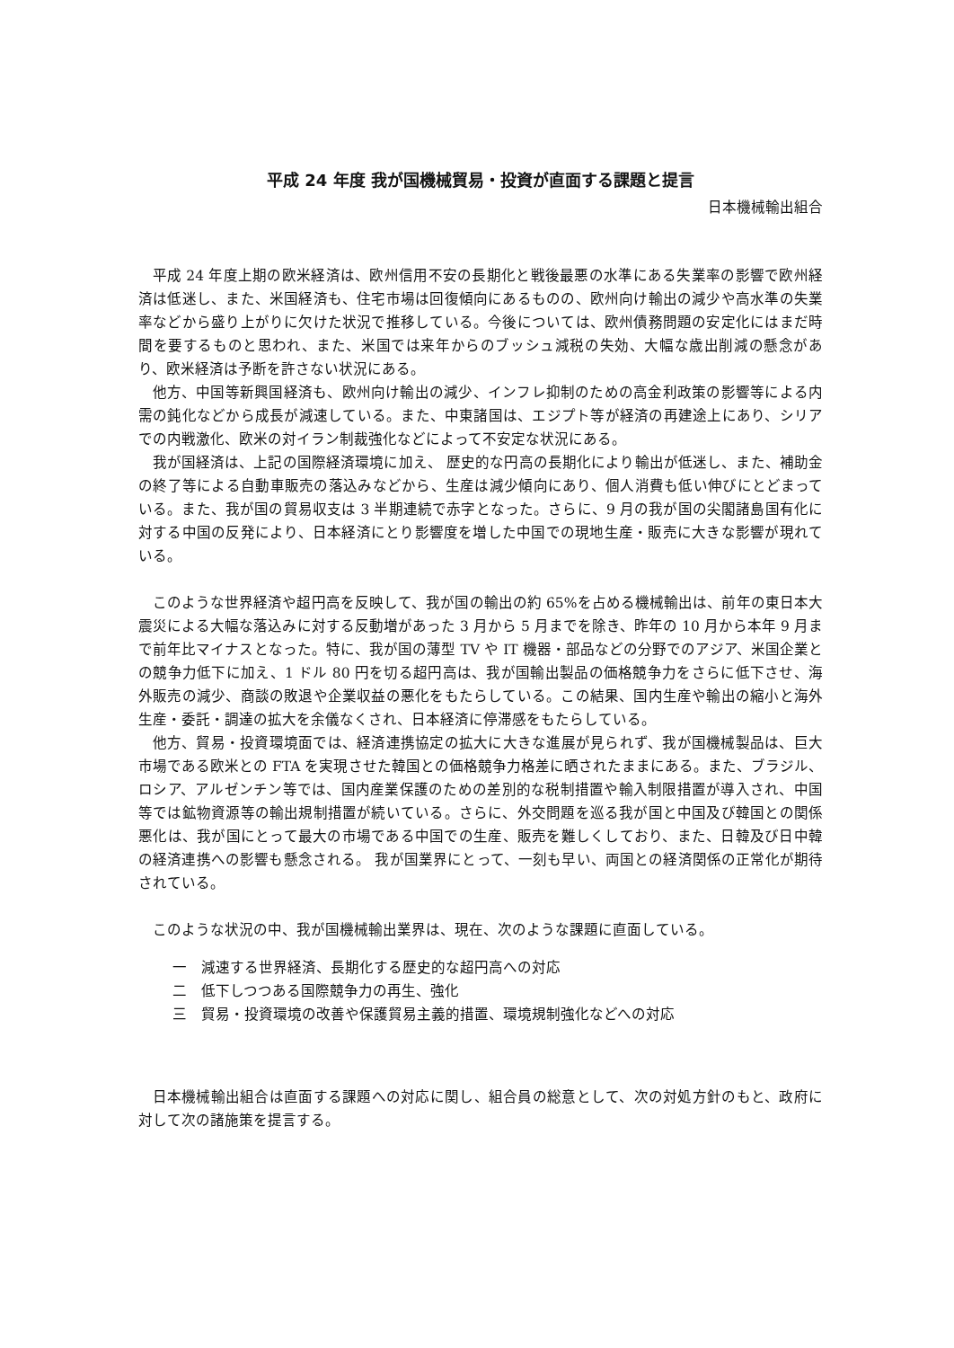平成 24 年度 我が国機械貿易・投資が直面する課題と提言
日本機械輸出組合
平成 24 年度上期の欧米経済は、欧州信用不安の長期化と戦後最悪の水準にある失業率の影響で欧州経済は低迷し、また、米国経済も、住宅市場は回復傾向にあるものの、欧州向け輸出の減少や高水準の失業率などから盛り上がりに欠けた状況で推移している。今後については、欧州債務問題の安定化にはまだ時間を要するものと思われ、また、米国では来年からのブッシュ減税の失効、大幅な歳出削減の懸念があり、欧米経済は予断を許さない状況にある。
他方、中国等新興国経済も、欧州向け輸出の減少、インフレ抑制のための高金利政策の影響等による内需の鈍化などから成長が減速している。また、中東諸国は、エジプト等が経済の再建途上にあり、シリアでの内戦激化、欧米の対イラン制裁強化などによって不安定な状況にある。
我が国経済は、上記の国際経済環境に加え、 歴史的な円高の長期化により輸出が低迷し、また、補助金の終了等による自動車販売の落込みなどから、生産は減少傾向にあり、個人消費も低い伸びにとどまっている。また、我が国の貿易収支は 3 半期連続で赤字となった。さらに、9 月の我が国の尖閣諸島国有化に対する中国の反発により、日本経済にとり影響度を増した中国での現地生産・販売に大きな影響が現れている。
このような世界経済や超円高を反映して、我が国の輸出の約 65%を占める機械輸出は、前年の東日本大震災による大幅な落込みに対する反動増があった 3 月から 5 月までを除き、昨年の 10 月から本年 9 月まで前年比マイナスとなった。特に、我が国の薄型 TV や IT 機器・部品などの分野でのアジア、米国企業との競争力低下に加え、1 ドル 80 円を切る超円高は、我が国輸出製品の価格競争力をさらに低下させ、海外販売の減少、商談の敗退や企業収益の悪化をもたらしている。この結果、国内生産や輸出の縮小と海外生産・委託・調達の拡大を余儀なくされ、日本経済に停滞感をもたらしている。
他方、貿易・投資環境面では、経済連携協定の拡大に大きな進展が見られず、我が国機械製品は、巨大市場である欧米との FTA を実現させた韓国との価格競争力格差に晒されたままにある。また、ブラジル、ロシア、アルゼンチン等では、国内産業保護のための差別的な税制措置や輸入制限措置が導入され、中国等では鉱物資源等の輸出規制措置が続いている。さらに、外交問題を巡る我が国と中国及び韓国との関係悪化は、我が国にとって最大の市場である中国での生産、販売を難しくしており、また、日韓及び日中韓の経済連携への影響も懸念される。 我が国業界にとって、一刻も早い、両国との経済関係の正常化が期待されている。
このような状況の中、我が国機械輸出業界は、現在、次のような課題に直面している。
一　減速する世界経済、長期化する歴史的な超円高への対応
二　低下しつつある国際競争力の再生、強化
三　貿易・投資環境の改善や保護貿易主義的措置、環境規制強化などへの対応
日本機械輸出組合は直面する課題への対応に関し、組合員の総意として、次の対処方針のもと、政府に対して次の諸施策を提言する。